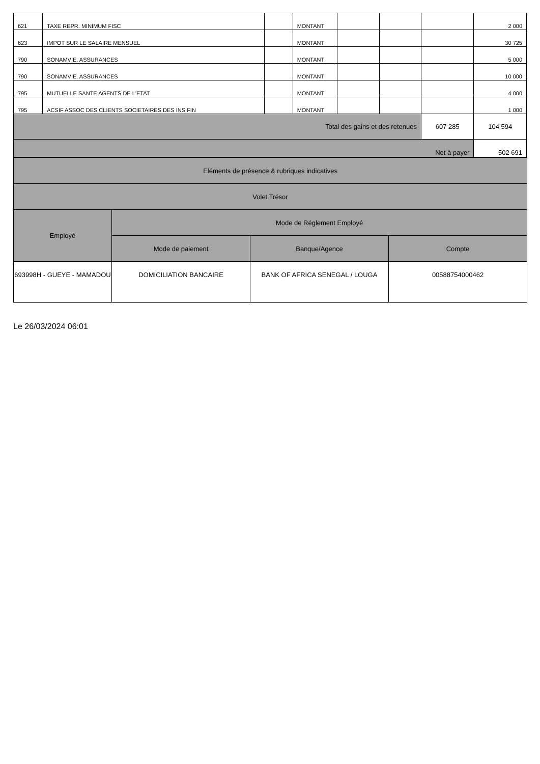| 621 | TAXE REPR. MINIMUM FISC | | MONTANT | | | | 2 000 |
| 623 | IMPOT SUR LE SALAIRE MENSUEL | | MONTANT | | | | 30 725 |
| 790 | SONAMVIE. ASSURANCES | | MONTANT | | | | 5 000 |
| 790 | SONAMVIE. ASSURANCES | | MONTANT | | | | 10 000 |
| 795 | MUTUELLE SANTE AGENTS DE L'ETAT | | MONTANT | | | | 4 000 |
| 795 | ACSIF ASSOC DES CLIENTS SOCIETAIRES DES INS FIN | | MONTANT | | | | 1 000 |
| Total des gains et des retenues | | | | | | 607 285 | 104 594 |
| Net à payer | | | | | | | 502 691 |
| Eléments de présence & rubriques indicatives | | | |
| --- | --- | --- | --- |
| Volet Trésor | | | |
| Employé | Mode de Réglement Employé | | |
| | Mode de paiement | Banque/Agence | Compte |
| 693998H - GUEYE - MAMADOU | DOMICILIATION BANCAIRE | BANK OF AFRICA SENEGAL / LOUGA | 00588754000462 |
Le 26/03/2024 06:01